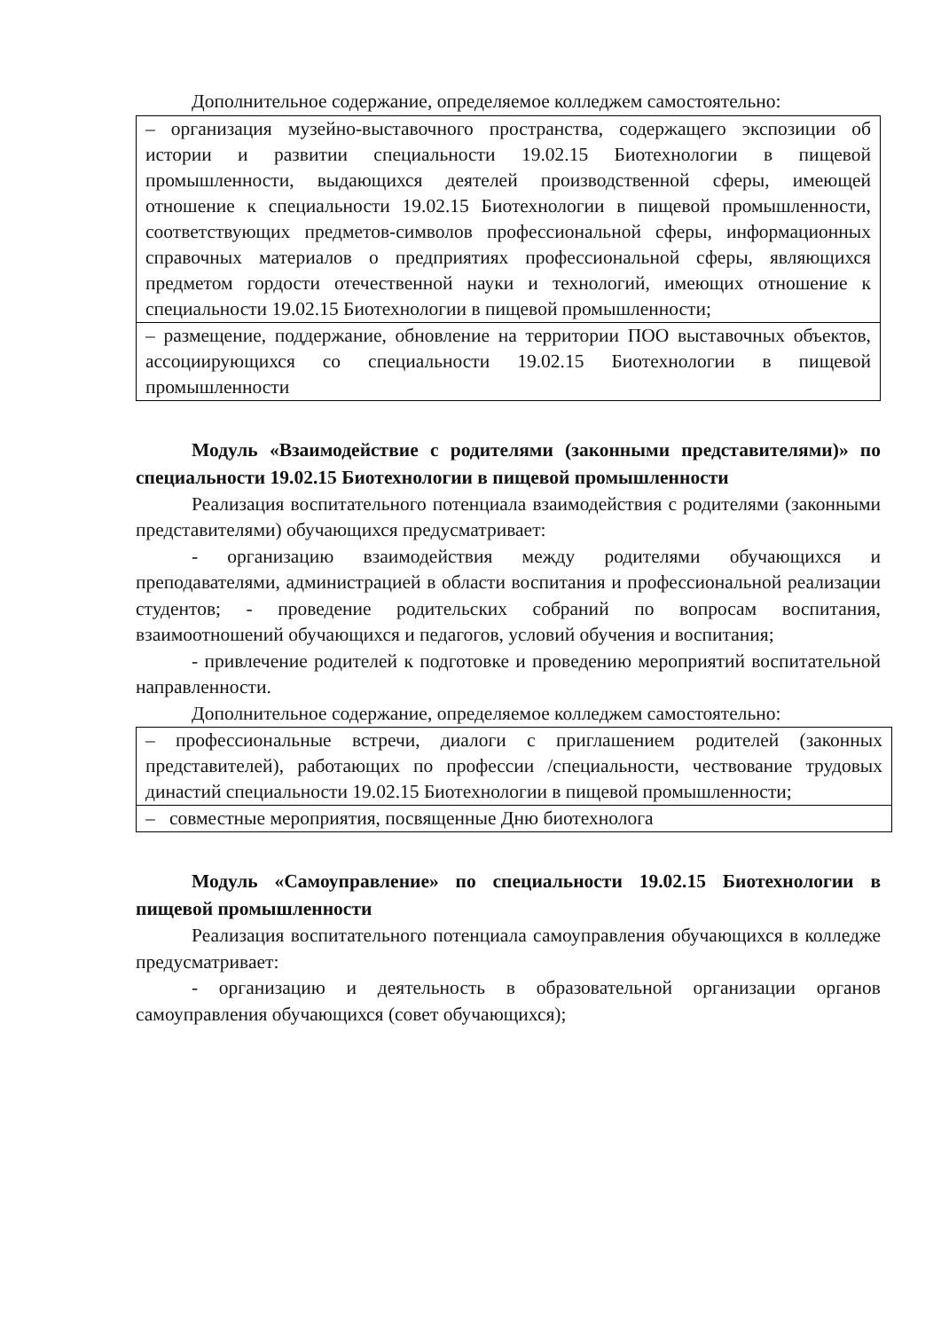Дополнительное содержание, определяемое колледжем самостоятельно:
| – организация музейно-выставочного пространства, содержащего экспозиции об истории и развитии специальности 19.02.15 Биотехнологии в пищевой промышленности, выдающихся деятелей производственной сферы, имеющей отношение к специальности 19.02.15 Биотехнологии в пищевой промышленности, соответствующих предметов-символов профессиональной сферы, информационных справочных материалов о предприятиях профессиональной сферы, являющихся предметом гордости отечественной науки и технологий, имеющих отношение к специальности 19.02.15 Биотехнологии в пищевой промышленности; |
| – размещение, поддержание, обновление на территории ПОО выставочных объектов, ассоциирующихся со специальности 19.02.15 Биотехнологии в пищевой промышленности |
Модуль «Взаимодействие с родителями (законными представителями)» по специальности 19.02.15 Биотехнологии в пищевой промышленности
Реализация воспитательного потенциала взаимодействия с родителями (законными представителями) обучающихся предусматривает:
- организацию взаимодействия между родителями обучающихся и преподавателями, администрацией в области воспитания и профессиональной реализации студентов; - проведение родительских собраний по вопросам воспитания, взаимоотношений обучающихся и педагогов, условий обучения и воспитания;
- привлечение родителей к подготовке и проведению мероприятий воспитательной направленности.
Дополнительное содержание, определяемое колледжем самостоятельно:
| – профессиональные встречи, диалоги с приглашением родителей (законных представителей), работающих по профессии /специальности, чествование трудовых династий специальности 19.02.15 Биотехнологии в пищевой промышленности; |
| – совместные мероприятия, посвященные Дню биотехнолога |
Модуль «Самоуправление» по специальности 19.02.15 Биотехнологии в пищевой промышленности
Реализация воспитательного потенциала самоуправления обучающихся в колледже предусматривает:
- организацию и деятельность в образовательной организации органов самоуправления обучающихся (совет обучающихся);